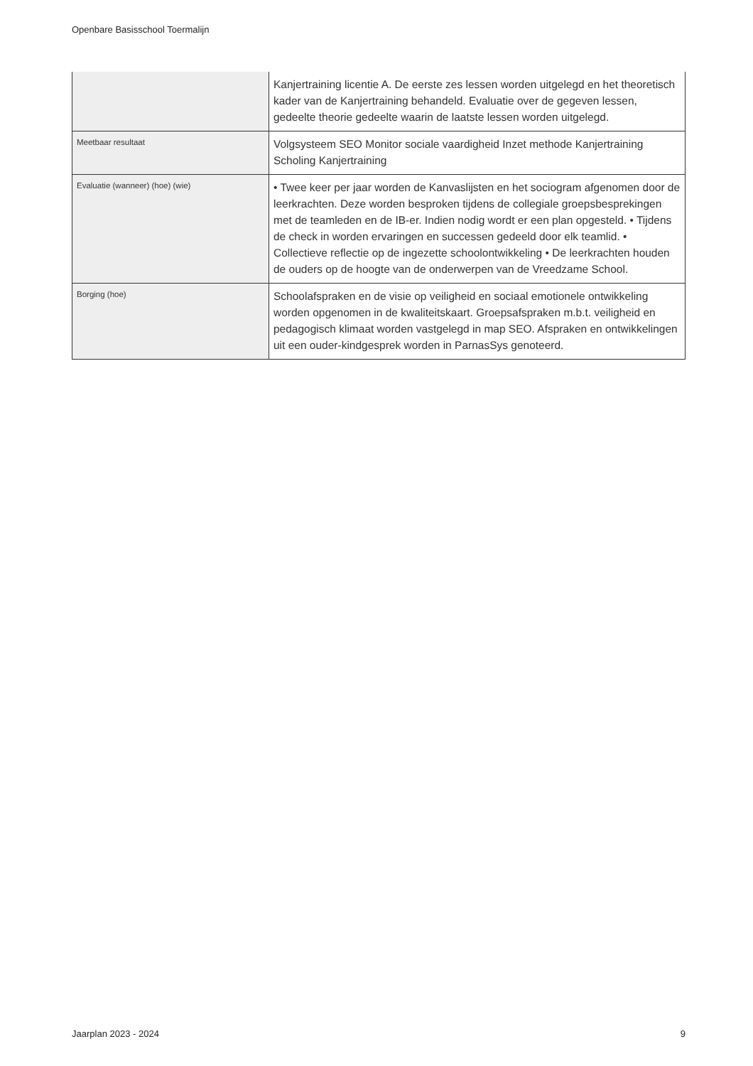Openbare Basisschool Toermalijn
| | Kanjertraining licentie A. De eerste zes lessen worden uitgelegd en het theoretisch kader van de Kanjertraining behandeld. Evaluatie over de gegeven lessen, gedeelte theorie gedeelte waarin de laatste lessen worden uitgelegd. |
| Meetbaar resultaat | Volgsysteem SEO Monitor sociale vaardigheid Inzet methode Kanjertraining Scholing Kanjertraining |
| Evaluatie (wanneer) (hoe) (wie) | • Twee keer per jaar worden de Kanvaslijsten en het sociogram afgenomen door de leerkrachten. Deze worden besproken tijdens de collegiale groepsbesprekingen met de teamleden en de IB-er. Indien nodig wordt er een plan opgesteld. • Tijdens de check in worden ervaringen en successen gedeeld door elk teamlid. • Collectieve reflectie op de ingezette schoolontwikkeling • De leerkrachten houden de ouders op de hoogte van de onderwerpen van de Vreedzame School. |
| Borging (hoe) | Schoolafspraken en de visie op veiligheid en sociaal emotionele ontwikkeling worden opgenomen in de kwaliteitskaart. Groepsafspraken m.b.t. veiligheid en pedagogisch klimaat worden vastgelegd in map SEO. Afspraken en ontwikkelingen uit een ouder-kindgesprek worden in ParnasSys genoteerd. |
Jaarplan 2023 - 2024 9